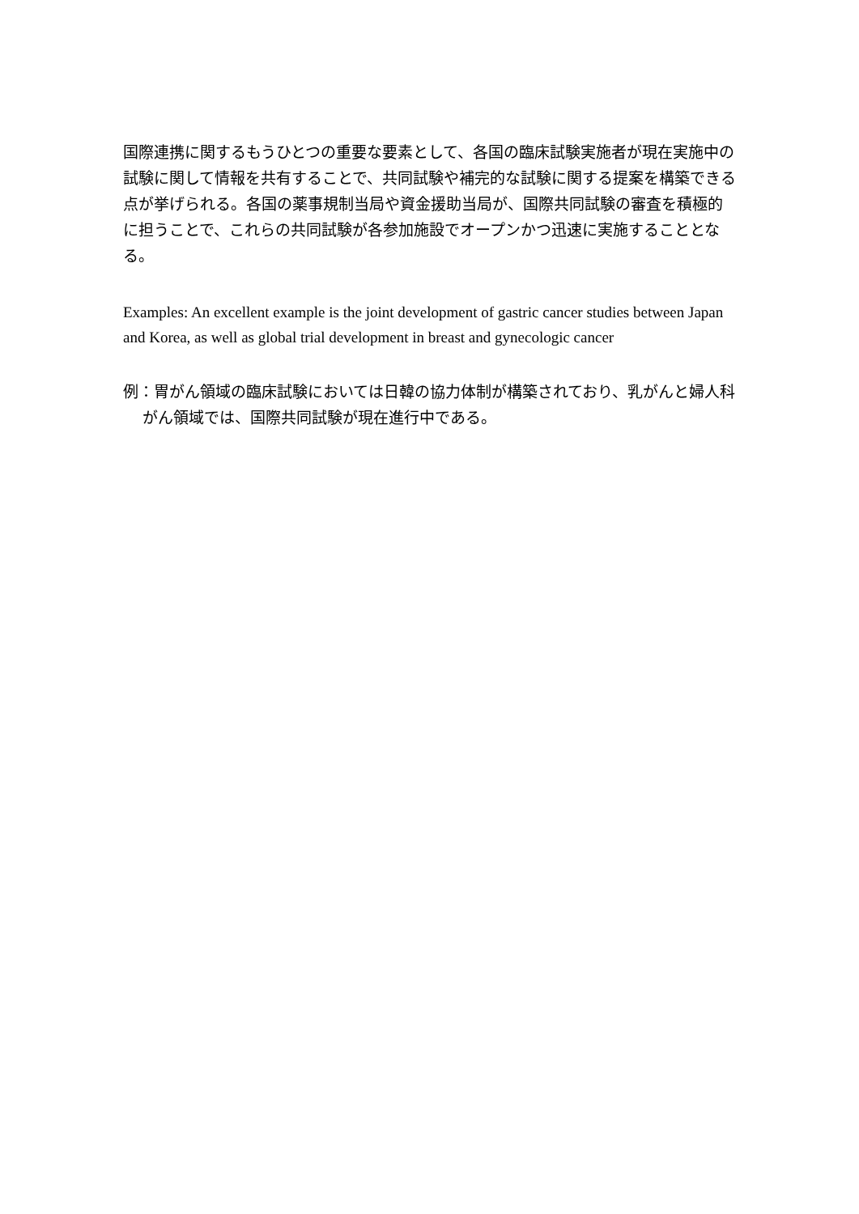国際連携に関するもうひとつの重要な要素として、各国の臨床試験実施者が現在実施中の試験に関して情報を共有することで、共同試験や補完的な試験に関する提案を構築できる点が挙げられる。各国の薬事規制当局や資金援助当局が、国際共同試験の審査を積極的に担うことで、これらの共同試験が各参加施設でオープンかつ迅速に実施することとなる。
Examples: An excellent example is the joint development of gastric cancer studies between Japan and Korea, as well as global trial development in breast and gynecologic cancer
例：胃がん領域の臨床試験においては日韓の協力体制が構築されており、乳がんと婦人科がん領域では、国際共同試験が現在進行中である。